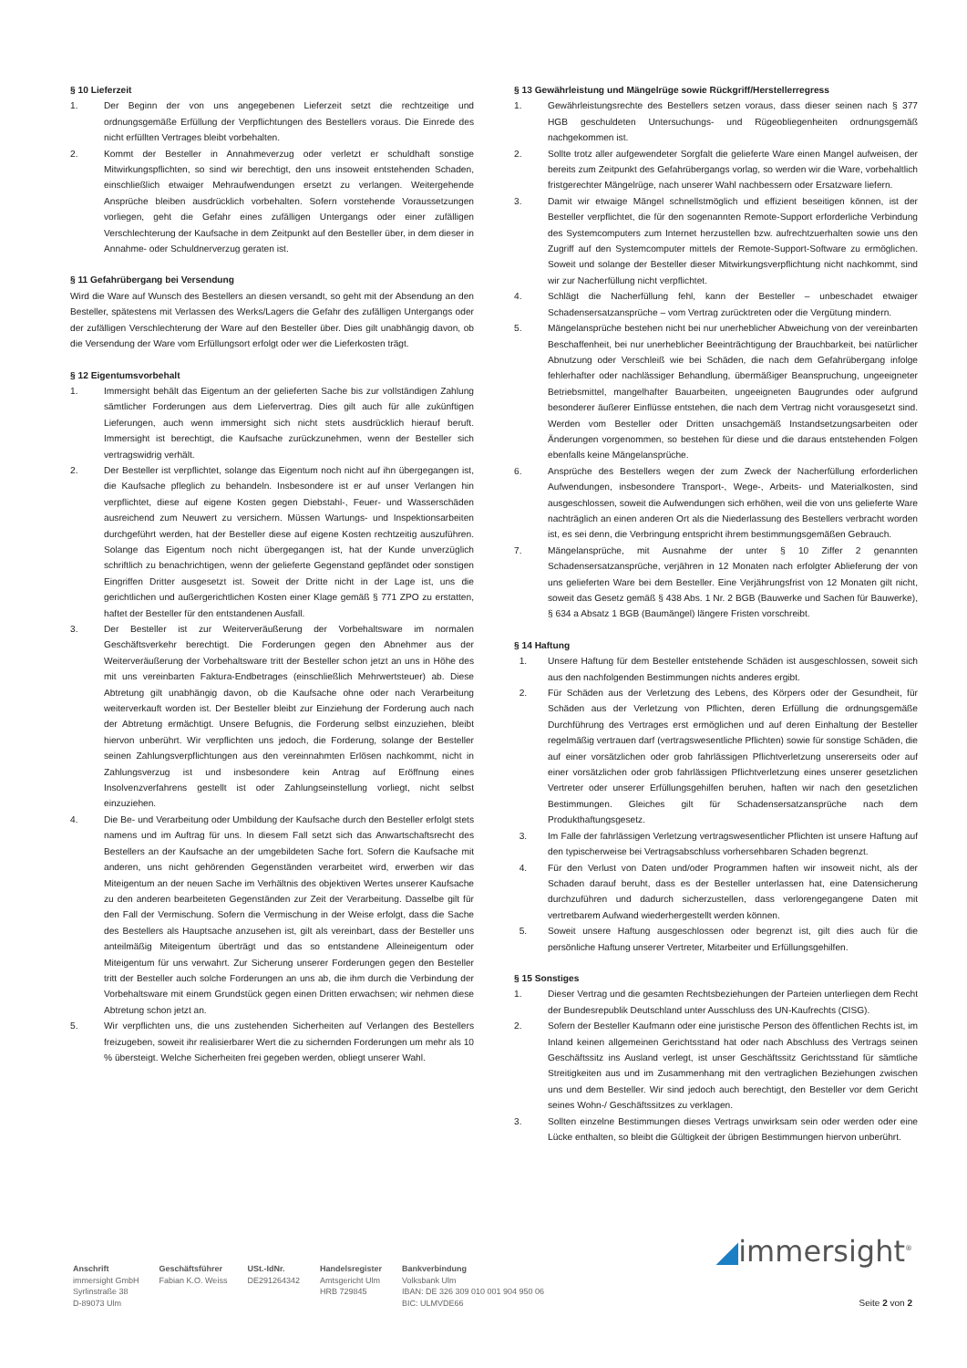§ 10 Lieferzeit
1. Der Beginn der von uns angegebenen Lieferzeit setzt die rechtzeitige und ordnungsgemäße Erfüllung der Verpflichtungen des Bestellers voraus. Die Einrede des nicht erfüllten Vertrages bleibt vorbehalten.
2. Kommt der Besteller in Annahmeverzug oder verletzt er schuldhaft sonstige Mitwirkungspflichten, so sind wir berechtigt, den uns insoweit entstehenden Schaden, einschließlich etwaiger Mehraufwendungen ersetzt zu verlangen. Weitergehende Ansprüche bleiben ausdrücklich vorbehalten. Sofern vorstehende Voraussetzungen vorliegen, geht die Gefahr eines zufälligen Untergangs oder einer zufälligen Verschlechterung der Kaufsache in dem Zeitpunkt auf den Besteller über, in dem dieser in Annahme- oder Schuldnerverzug geraten ist.
§ 11 Gefahrübergang bei Versendung
Wird die Ware auf Wunsch des Bestellers an diesen versandt, so geht mit der Absendung an den Besteller, spätestens mit Verlassen des Werks/Lagers die Gefahr des zufälligen Untergangs oder der zufälligen Verschlechterung der Ware auf den Besteller über. Dies gilt unabhängig davon, ob die Versendung der Ware vom Erfüllungsort erfolgt oder wer die Lieferkosten trägt.
§ 12 Eigentumsvorbehalt
1. Immersight behält das Eigentum an der gelieferten Sache bis zur vollständigen Zahlung sämtlicher Forderungen aus dem Liefervertrag. Dies gilt auch für alle zukünftigen Lieferungen, auch wenn immersight sich nicht stets ausdrücklich hierauf beruft. Immersight ist berechtigt, die Kaufsache zurückzunehmen, wenn der Besteller sich vertragswidrig verhält.
2. Der Besteller ist verpflichtet, solange das Eigentum noch nicht auf ihn übergegangen ist, die Kaufsache pfleglich zu behandeln. Insbesondere ist er auf unser Verlangen hin verpflichtet, diese auf eigene Kosten gegen Diebstahl-, Feuer- und Wasserschäden ausreichend zum Neuwert zu versichern. Müssen Wartungs- und Inspektionsarbeiten durchgeführt werden, hat der Besteller diese auf eigene Kosten rechtzeitig auszuführen. Solange das Eigentum noch nicht übergegangen ist, hat der Kunde unverzüglich schriftlich zu benachrichtigen, wenn der gelieferte Gegenstand gepfändet oder sonstigen Eingriffen Dritter ausgesetzt ist. Soweit der Dritte nicht in der Lage ist, uns die gerichtlichen und außergerichtlichen Kosten einer Klage gemäß § 771 ZPO zu erstatten, haftet der Besteller für den entstandenen Ausfall.
3. Der Besteller ist zur Weiterveräußerung der Vorbehaltsware im normalen Geschäftsverkehr berechtigt. Die Forderungen gegen den Abnehmer aus der Weiterveräußerung der Vorbehaltsware tritt der Besteller schon jetzt an uns in Höhe des mit uns vereinbarten Faktura-Endbetrages (einschließlich Mehrwertsteuer) ab. Diese Abtretung gilt unabhängig davon, ob die Kaufsache ohne oder nach Verarbeitung weiterverkauft worden ist. Der Besteller bleibt zur Einziehung der Forderung auch nach der Abtretung ermächtigt. Unsere Befugnis, die Forderung selbst einzuziehen, bleibt hiervon unberührt. Wir verpflichten uns jedoch, die Forderung, solange der Besteller seinen Zahlungsverpflichtungen aus den vereinnahmten Erlösen nachkommt, nicht in Zahlungsverzug ist und insbesondere kein Antrag auf Eröffnung eines Insolvenzverfahrens gestellt ist oder Zahlungseinstellung vorliegt, nicht selbst einzuziehen.
4. Die Be- und Verarbeitung oder Umbildung der Kaufsache durch den Besteller erfolgt stets namens und im Auftrag für uns. In diesem Fall setzt sich das Anwartschaftsrecht des Bestellers an der Kaufsache an der umgebildeten Sache fort. Sofern die Kaufsache mit anderen, uns nicht gehörenden Gegenständen verarbeitet wird, erwerben wir das Miteigentum an der neuen Sache im Verhältnis des objektiven Wertes unserer Kaufsache zu den anderen bearbeiteten Gegenständen zur Zeit der Verarbeitung. Dasselbe gilt für den Fall der Vermischung. Sofern die Vermischung in der Weise erfolgt, dass die Sache des Bestellers als Hauptsache anzusehen ist, gilt als vereinbart, dass der Besteller uns anteilmäßig Miteigentum überträgt und das so entstandene Alleineigentum oder Miteigentum für uns verwahrt. Zur Sicherung unserer Forderungen gegen den Besteller tritt der Besteller auch solche Forderungen an uns ab, die ihm durch die Verbindung der Vorbehaltsware mit einem Grundstück gegen einen Dritten erwachsen; wir nehmen diese Abtretung schon jetzt an.
5. Wir verpflichten uns, die uns zustehenden Sicherheiten auf Verlangen des Bestellers freizugeben, soweit ihr realisierbarer Wert die zu sichernden Forderungen um mehr als 10 % übersteigt. Welche Sicherheiten frei gegeben werden, obliegt unserer Wahl.
§ 13 Gewährleistung und Mängelrüge sowie Rückgriff/Herstellerregress
1. Gewährleistungsrechte des Bestellers setzen voraus, dass dieser seinen nach § 377 HGB geschuldeten Untersuchungs- und Rügeobliegenheiten ordnungsgemäß nachgekommen ist.
2. Sollte trotz aller aufgewendeter Sorgfalt die gelieferte Ware einen Mangel aufweisen, der bereits zum Zeitpunkt des Gefahrübergangs vorlag, so werden wir die Ware, vorbehaltlich fristgerechter Mängelrüge, nach unserer Wahl nachbessern oder Ersatzware liefern.
3. Damit wir etwaige Mängel schnellstmöglich und effizient beseitigen können, ist der Besteller verpflichtet, die für den sogenannten Remote-Support erforderliche Verbindung des Systemcomputers zum Internet herzustellen bzw. aufrechtzuerhalten sowie uns den Zugriff auf den Systemcomputer mittels der Remote-Support-Software zu ermöglichen. Soweit und solange der Besteller dieser Mitwirkungsverpflichtung nicht nachkommt, sind wir zur Nacherfüllung nicht verpflichtet.
4. Schlägt die Nacherfüllung fehl, kann der Besteller – unbeschadet etwaiger Schadensersatzansprüche – vom Vertrag zurücktreten oder die Vergütung mindern.
5. Mängelansprüche bestehen nicht bei nur unerheblicher Abweichung von der vereinbarten Beschaffenheit, bei nur unerheblicher Beeinträchtigung der Brauchbarkeit, bei natürlicher Abnutzung oder Verschleiß wie bei Schäden, die nach dem Gefahrübergang infolge fehlerhafter oder nachlässiger Behandlung, übermäßiger Beanspruchung, ungeeigneter Betriebsmittel, mangelhafter Bauarbeiten, ungeeigneten Baugrundes oder aufgrund besonderer äußerer Einflüsse entstehen, die nach dem Vertrag nicht vorausgesetzt sind. Werden vom Besteller oder Dritten unsachgemäß Instandsetzungsarbeiten oder Änderungen vorgenommen, so bestehen für diese und die daraus entstehenden Folgen ebenfalls keine Mängelansprüche.
6. Ansprüche des Bestellers wegen der zum Zweck der Nacherfüllung erforderlichen Aufwendungen, insbesondere Transport-, Wege-, Arbeits- und Materialkosten, sind ausgeschlossen, soweit die Aufwendungen sich erhöhen, weil die von uns gelieferte Ware nachträglich an einen anderen Ort als die Niederlassung des Bestellers verbracht worden ist, es sei denn, die Verbringung entspricht ihrem bestimmungsgemäßen Gebrauch.
7. Mängelansprüche, mit Ausnahme der unter § 10 Ziffer 2 genannten Schadensersatzansprüche, verjähren in 12 Monaten nach erfolgter Ablieferung der von uns gelieferten Ware bei dem Besteller. Eine Verjährungsfrist von 12 Monaten gilt nicht, soweit das Gesetz gemäß § 438 Abs. 1 Nr. 2 BGB (Bauwerke und Sachen für Bauwerke), § 634 a Absatz 1 BGB (Baumängel) längere Fristen vorschreibt.
§ 14 Haftung
1. Unsere Haftung für dem Besteller entstehende Schäden ist ausgeschlossen, soweit sich aus den nachfolgenden Bestimmungen nichts anderes ergibt.
2. Für Schäden aus der Verletzung des Lebens, des Körpers oder der Gesundheit, für Schäden aus der Verletzung von Pflichten, deren Erfüllung die ordnungsgemäße Durchführung des Vertrages erst ermöglichen und auf deren Einhaltung der Besteller regelmäßig vertrauen darf (vertragswesentliche Pflichten) sowie für sonstige Schäden, die auf einer vorsätzlichen oder grob fahrlässigen Pflichtverletzung unsererseits oder auf einer vorsätzlichen oder grob fahrlässigen Pflichtverletzung eines unserer gesetzlichen Vertreter oder unserer Erfüllungsgehilfen beruhen, haften wir nach den gesetzlichen Bestimmungen. Gleiches gilt für Schadensersatzansprüche nach dem Produkthaftungsgesetz.
3. Im Falle der fahrlässigen Verletzung vertragswesentlicher Pflichten ist unsere Haftung auf den typischerweise bei Vertragsabschluss vorhersehbaren Schaden begrenzt.
4. Für den Verlust von Daten und/oder Programmen haften wir insoweit nicht, als der Schaden darauf beruht, dass es der Besteller unterlassen hat, eine Datensicherung durchzuführen und dadurch sicherzustellen, dass verlorengegangene Daten mit vertretbarem Aufwand wiederhergestellt werden können.
5. Soweit unsere Haftung ausgeschlossen oder begrenzt ist, gilt dies auch für die persönliche Haftung unserer Vertreter, Mitarbeiter und Erfüllungsgehilfen.
§ 15 Sonstiges
1. Dieser Vertrag und die gesamten Rechtsbeziehungen der Parteien unterliegen dem Recht der Bundesrepublik Deutschland unter Ausschluss des UN-Kaufrechts (CISG).
2. Sofern der Besteller Kaufmann oder eine juristische Person des öffentlichen Rechts ist, im Inland keinen allgemeinen Gerichtsstand hat oder nach Abschluss des Vertrags seinen Geschäftssitz ins Ausland verlegt, ist unser Geschäftssitz Gerichtsstand für sämtliche Streitigkeiten aus und im Zusammenhang mit den vertraglichen Beziehungen zwischen uns und dem Besteller. Wir sind jedoch auch berechtigt, den Besteller vor dem Gericht seines Wohn-/ Geschäftssitzes zu verklagen.
3. Sollten einzelne Bestimmungen dieses Vertrags unwirksam sein oder werden oder eine Lücke enthalten, so bleibt die Gültigkeit der übrigen Bestimmungen hiervon unberührt.
Anschrift
immersight GmbH
Syrlinstraße 38
D-89073 Ulm
Geschäftsführer
Fabian K.O. Weiss
USt.-IdNr.
DE291264342
Handelsregister
Amtsgericht Ulm
HRB 729845
Bankverbindung
Volksbank Ulm
IBAN: DE 326 309 010 001 904 950 06
BIC: ULMVDE66
◢immersight<sup>®</sup>
Seite 2 von 2